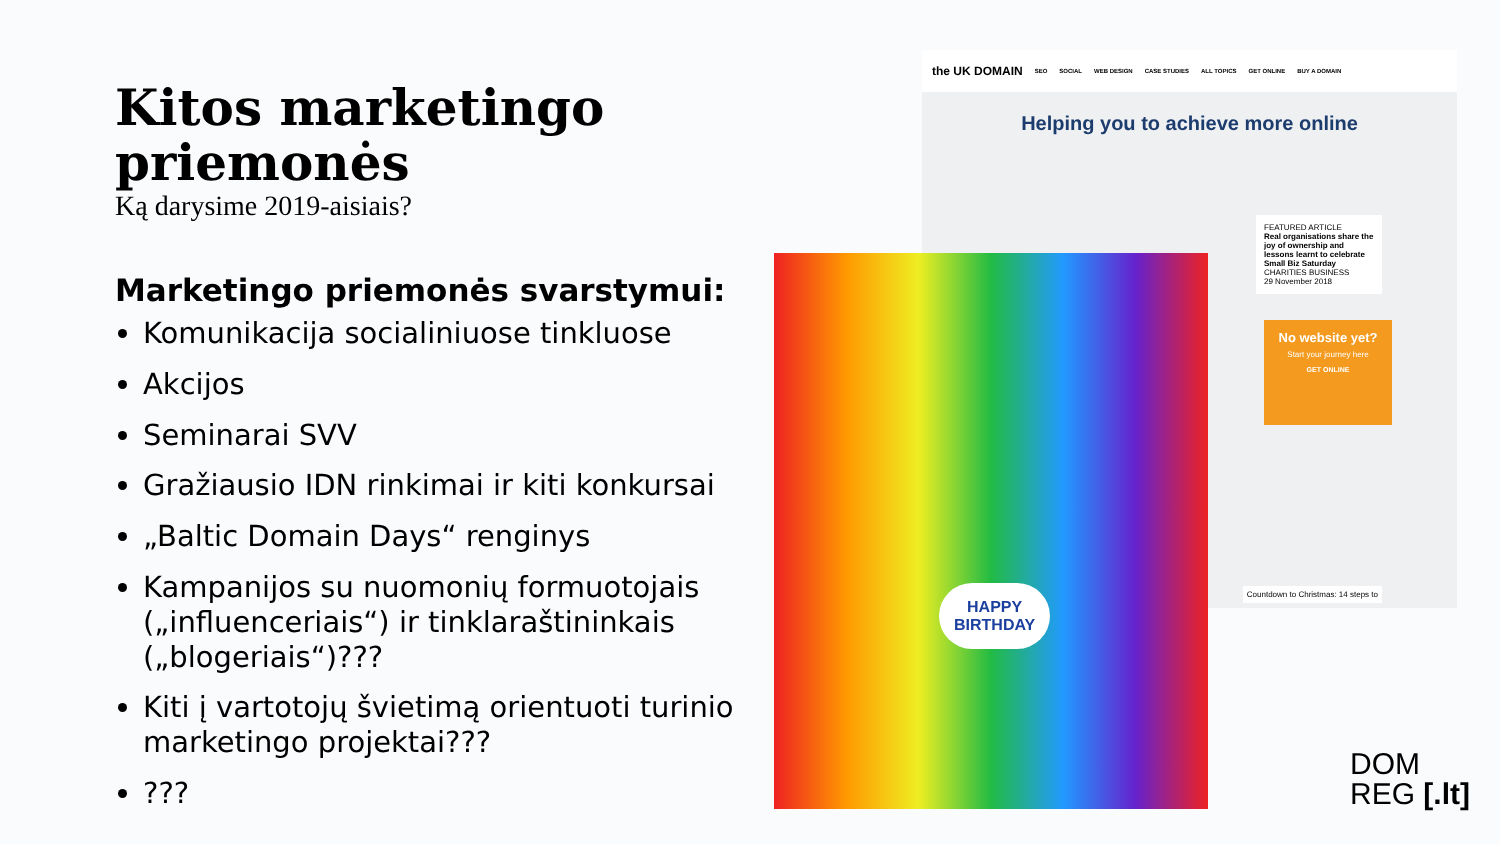Kitos marketingo priemonės
Ką darysime 2019-aisiais?
Marketingo priemonės svarstymui:
Komunikacija socialiniuose tinkluose
Akcijos
Seminarai SVV
Gražiausio IDN rinkimai ir kiti konkursai
„Baltic Domain Days“ renginys
Kampanijos su nuomonių formuotojais („influenceriais“) ir tinklaraštininkais („blogeriais“)???
Kiti į vartotojų švietimą orientuoti turinio marketingo projektai???
???
the UK DOMAIN SEO SOCIAL WEB DESIGN CASE STUDIES ALL TOPICS GET ONLINE BUY A DOMAIN
Helping you to achieve more online
FEATURED ARTICLE
Real organisations share the joy of ownership and lessons learnt to celebrate Small Biz Saturday
CHARITIES BUSINESS
29 November 2018
No website yet?
Start your journey here
GET ONLINE
Countdown to Christmas: 14 steps to
HAPPY
BIRTHDAY
DOM
REG [.lt]